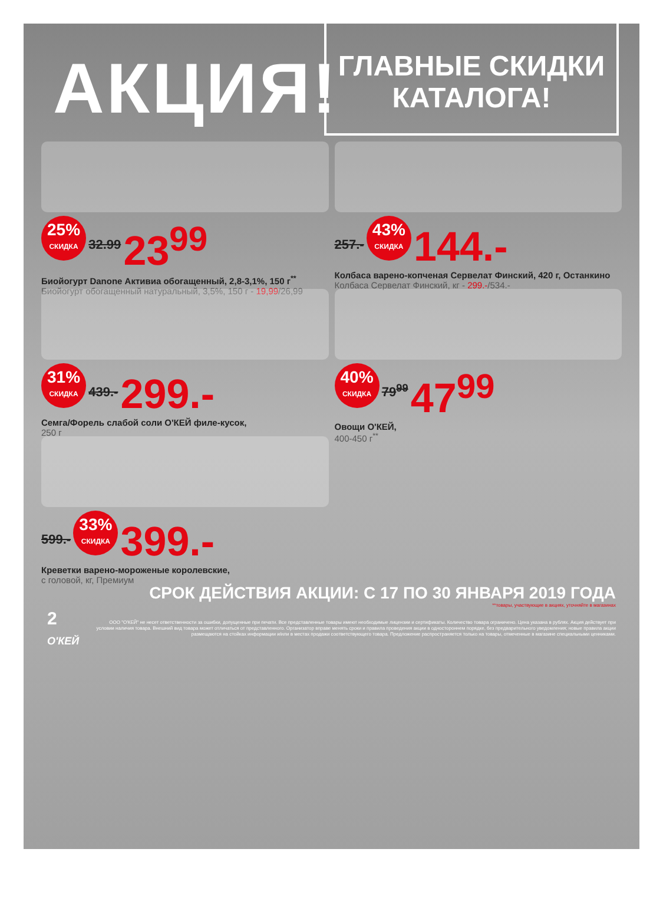АКЦИЯ!
ГЛАВНЫЕ СКИДКИ
КАТАЛОГА!
25% СКИДКА 32.99 23<sup>99</sup>
Биойогурт Danone Активиа обогащенный, 2,8-3,1%, 150 г<sup>**</sup>
Биойогурт обогащенный натуральный, 3,5%, 150 г - 19,99/26,99
257.- 43% СКИДКА 144.-
Колбаса варено-копченая Сервелат Финский, 420 г, Останкино
Колбаса Сервелат Финский, кг - 299.-/534.-
31% СКИДКА 439.- 299.-
Семга/Форель слабой соли О'КЕЙ филе-кусок,
250 г
40% СКИДКА 79<sup>99</sup> 47<sup>99</sup>
Овощи О'КЕЙ,
400-450 г<sup>**</sup>
599.- 33% СКИДКА 399.-
Креветки варено-мороженые королевские,
с головой, кг, Премиум
СРОК ДЕЙСТВИЯ АКЦИИ: С 17 ПО 30 ЯНВАРЯ 2019 ГОДА
**товары, участвующие в акциях, уточняйте в магазинах
2 О'КЕЙ
ООО "О'КЕЙ" не несет ответственности за ошибки, допущенные при печати. Все представленные товары имеют необходимые лицензии и сертификаты. Количество товара ограничено. Цена указана в рублях. Акция действует при условии наличия товара. Внешний вид товара может отличаться от представленного. Организатор вправе менять сроки и правила проведения акции в одностороннем порядке, без предварительного уведомления; новые правила акции размещаются на стойках информации и/или в местах продажи соответствующего товара. Предложение распространяется только на товары, отмеченные в магазине специальными ценниками.